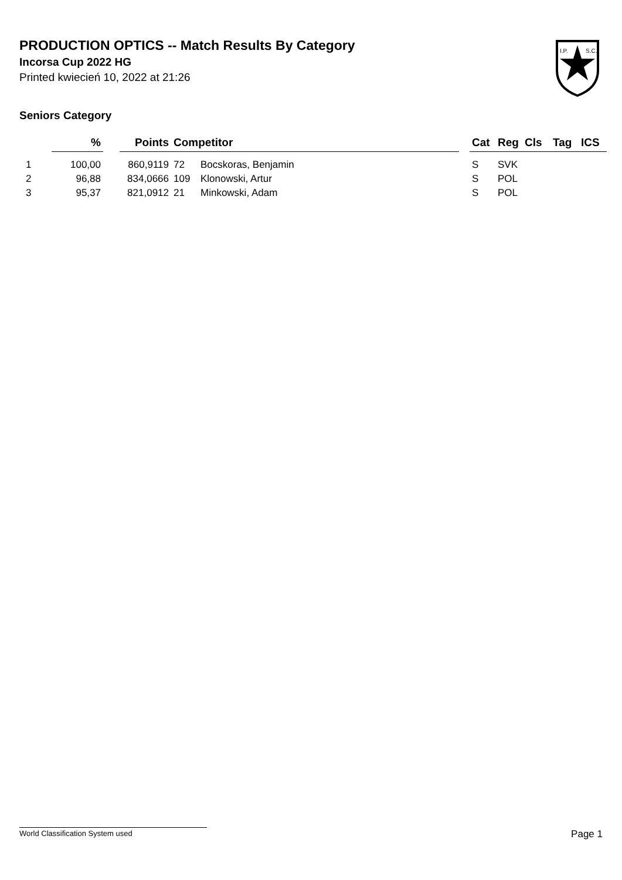PRODUCTION OPTICS -- Match Results By Category
Incorsa Cup 2022 HG
Printed kwiecień 10, 2022 at 21:26
I.P.
S.C.
Seniors Category
| | % | | Points | Competitor | | | Cat | Reg | Cls | Tag | ICS |
| --- | --- | --- | --- | --- | --- | --- | --- | --- | --- | --- | --- |
| 1 | 100,00 | | 860,9119 | 72 | Bocskoras, Benjamin | | S | SVK | | | |
| 2 | 96,88 | | 834,0666 | 109 | Klonowski, Artur | | S | POL | | | |
| 3 | 95,37 | | 821,0912 | 21 | Minkowski, Adam | | S | POL | | | |
World Classification System used Page 1